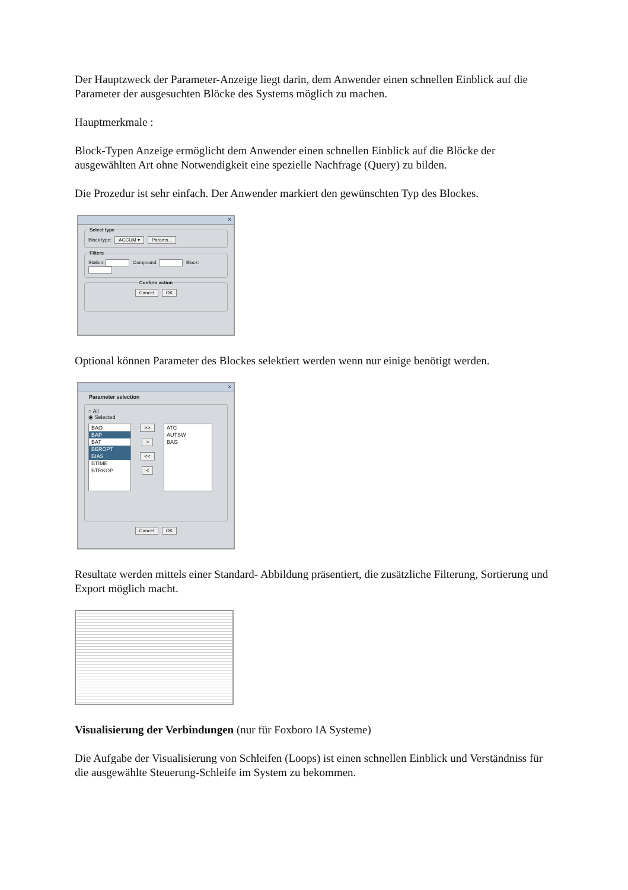Der Hauptzweck der Parameter-Anzeige liegt darin, dem Anwender einen schnellen Einblick auf die Parameter der ausgesuchten Blöcke des Systems möglich zu machen.
Hauptmerkmale :
Block-Typen Anzeige ermöglicht dem Anwender einen schnellen Einblick auf die Blöcke der ausgewählten Art ohne Notwendigkeit eine spezielle Nachfrage (Query) zu bilden.
Die Prozedur ist sehr einfach. Der Anwender markiert den gewünschten Typ des Blockes.
×
Select typeBlock type: ACCUM ▾ Params... FiltersStation: Compound: Block: Confirm action Cancel OK
Optional können Parameter des Blockes selektiert werden wenn nur einige benötigt werden.
×
Parameter selection
○ All
◉ Selected
BAO
BAP
BAT
BEROPT
BIAS
BTIME
BTRKOP
>>
>
<<
<
ATC
AUTSW
BAG
Cancel OK
Resultate werden mittels einer Standard- Abbildung präsentiert, die zusätzliche Filterung, Sortierung und Export möglich macht.
Visualisierung der Verbindungen (nur für Foxboro IA Systeme)
Die Aufgabe der Visualisierung von Schleifen (Loops) ist einen schnellen Einblick und Verständniss für die ausgewählte Steuerung-Schleife im System zu bekommen.